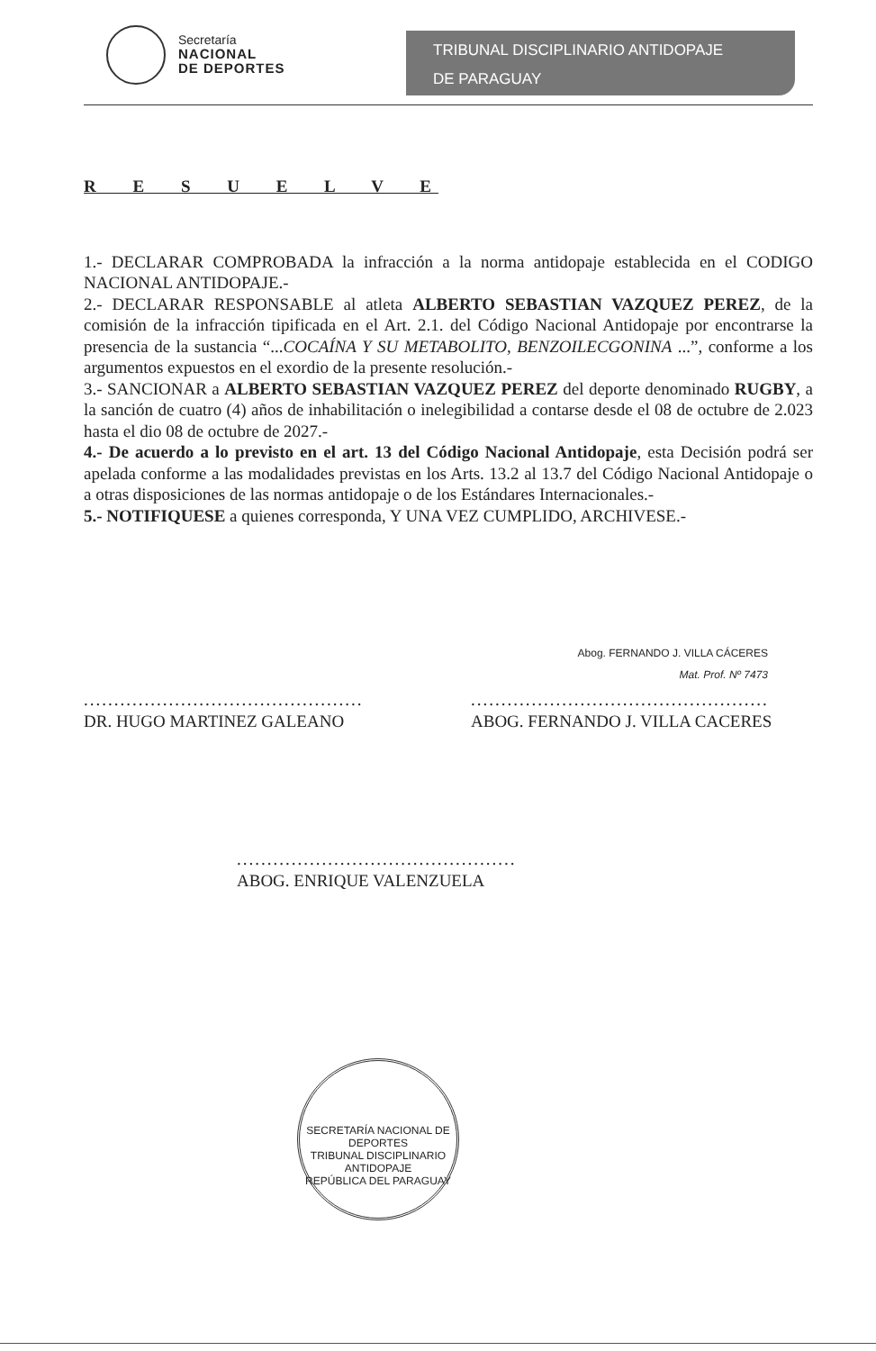Secretaría
NACIONAL
DE DEPORTES
TRIBUNAL DISCIPLINARIO ANTIDOPAJE
DE PARAGUAY
R E S U E L V E
1.- DECLARAR COMPROBADA la infracción a la norma antidopaje establecida en el CODIGO NACIONAL ANTIDOPAJE.-
2.- DECLARAR RESPONSABLE al atleta ALBERTO SEBASTIAN VAZQUEZ PEREZ, de la comisión de la infracción tipificada en el Art. 2.1. del Código Nacional Antidopaje por encontrarse la presencia de la sustancia “...COCAÍNA Y SU METABOLITO, BENZOILECGONINA ...”, conforme a los argumentos expuestos en el exordio de la presente resolución.-
3.- SANCIONAR a ALBERTO SEBASTIAN VAZQUEZ PEREZ del deporte denominado RUGBY, a la sanción de cuatro (4) años de inhabilitación o inelegibilidad a contarse desde el 08 de octubre de 2.023 hasta el dio 08 de octubre de 2027.-
4.- De acuerdo a lo previsto en el art. 13 del Código Nacional Antidopaje, esta Decisión podrá ser apelada conforme a las modalidades previstas en los Arts. 13.2 al 13.7 del Código Nacional Antidopaje o a otras disposiciones de las normas antidopaje o de los Estándares Internacionales.-
5.- NOTIFIQUESE a quienes corresponda, Y UNA VEZ CUMPLIDO, ARCHIVESE.-
..............................................
DR. HUGO MARTINEZ GALEANO
Abog. FERNANDO J. VILLA CÁCERES
Mat. Prof. Nº 7473
..................................................
ABOG. FERNANDO J. VILLA CACERES
..............................................
ABOG. ENRIQUE VALENZUELA
SECRETARÍA NACIONAL DE DEPORTES
TRIBUNAL DISCIPLINARIO ANTIDOPAJE
REPÚBLICA DEL PARAGUAY